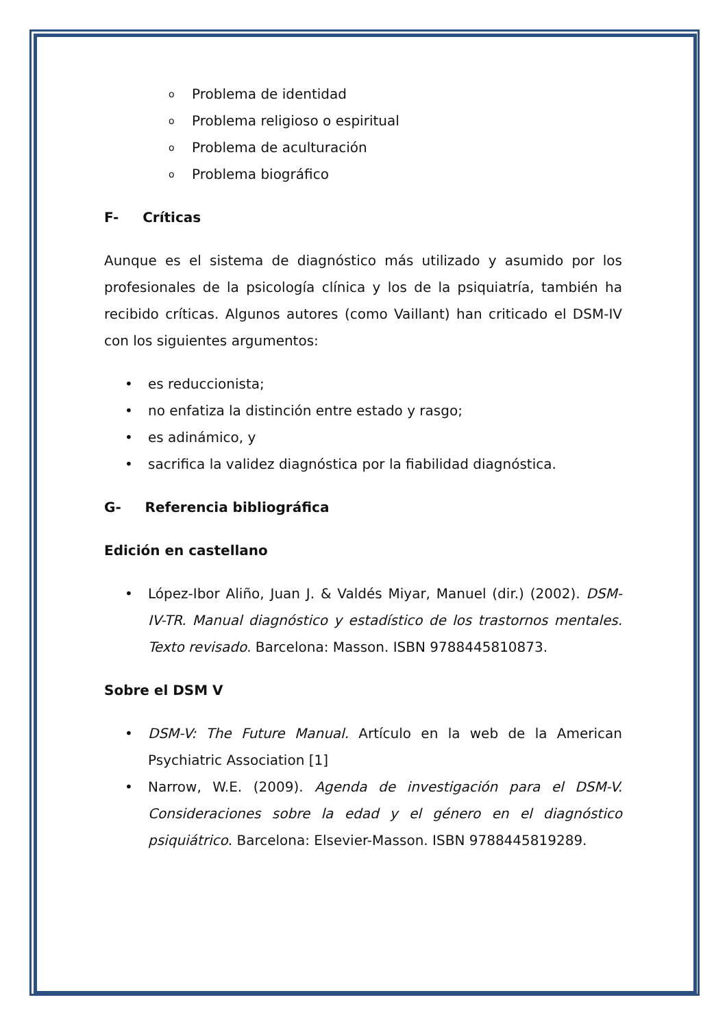o Problema de identidad
o Problema religioso o espiritual
o Problema de aculturación
o Problema biográfico
F- Críticas
Aunque es el sistema de diagnóstico más utilizado y asumido por los profesionales de la psicología clínica y los de la psiquiatría, también ha recibido críticas. Algunos autores (como Vaillant) han criticado el DSM-IV con los siguientes argumentos:
• es reduccionista;
• no enfatiza la distinción entre estado y rasgo;
• es adinámico, y
• sacrifica la validez diagnóstica por la fiabilidad diagnóstica.
G- Referencia bibliográfica
Edición en castellano
• López-Ibor Aliño, Juan J. & Valdés Miyar, Manuel (dir.) (2002). DSM-IV-TR. Manual diagnóstico y estadístico de los trastornos mentales. Texto revisado. Barcelona: Masson. ISBN 9788445810873.
Sobre el DSM V
• DSM-V: The Future Manual. Artículo en la web de la American Psychiatric Association [1]
• Narrow, W.E. (2009). Agenda de investigación para el DSM-V. Consideraciones sobre la edad y el género en el diagnóstico psiquiátrico. Barcelona: Elsevier-Masson. ISBN 9788445819289.